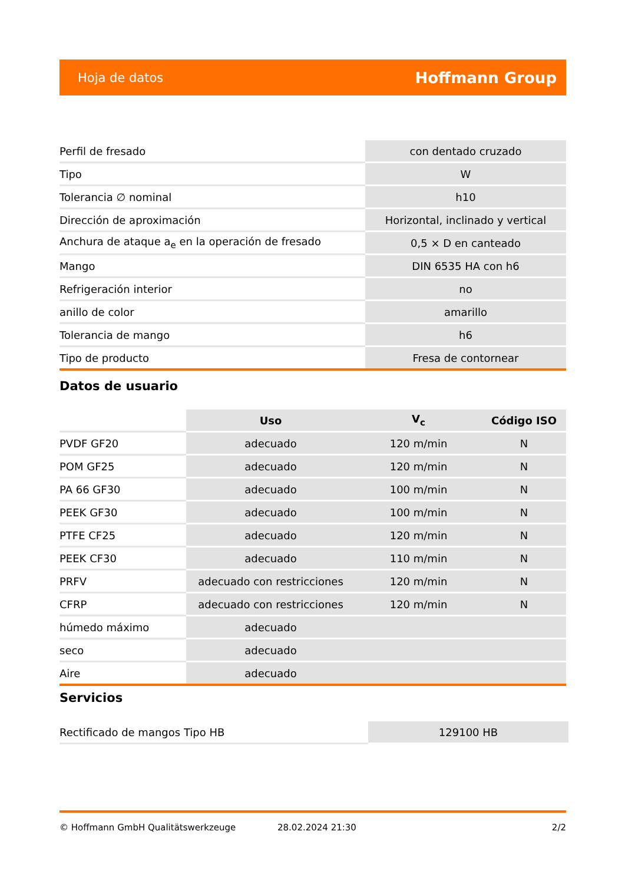Hoja de datos Hoffmann Group
| Perfil de fresado | con dentado cruzado |
| Tipo | W |
| Tolerancia ∅ nominal | h10 |
| Dirección de aproximación | Horizontal, inclinado y vertical |
| Anchura de ataque a<sub>e</sub> en la operación de fresado | 0,5 × D en canteado |
| Mango | DIN 6535 HA con h6 |
| Refrigeración interior | no |
| anillo de color | amarillo |
| Tolerancia de mango | h6 |
| Tipo de producto | Fresa de contornear |
Datos de usuario
| | Uso | V<sub>c</sub> | Código ISO |
| PVDF GF20 | adecuado | 120 m/min | N |
| POM GF25 | adecuado | 120 m/min | N |
| PA 66 GF30 | adecuado | 100 m/min | N |
| PEEK GF30 | adecuado | 100 m/min | N |
| PTFE CF25 | adecuado | 120 m/min | N |
| PEEK CF30 | adecuado | 110 m/min | N |
| PRFV | adecuado con restricciones | 120 m/min | N |
| CFRP | adecuado con restricciones | 120 m/min | N |
| húmedo máximo | adecuado | | |
| seco | adecuado | | |
| Aire | adecuado | | |
Servicios
| Rectificado de mangos Tipo HB | 129100 HB |
© Hoffmann GmbH Qualitätswerkzeuge 28.02.2024 21:30 2/2